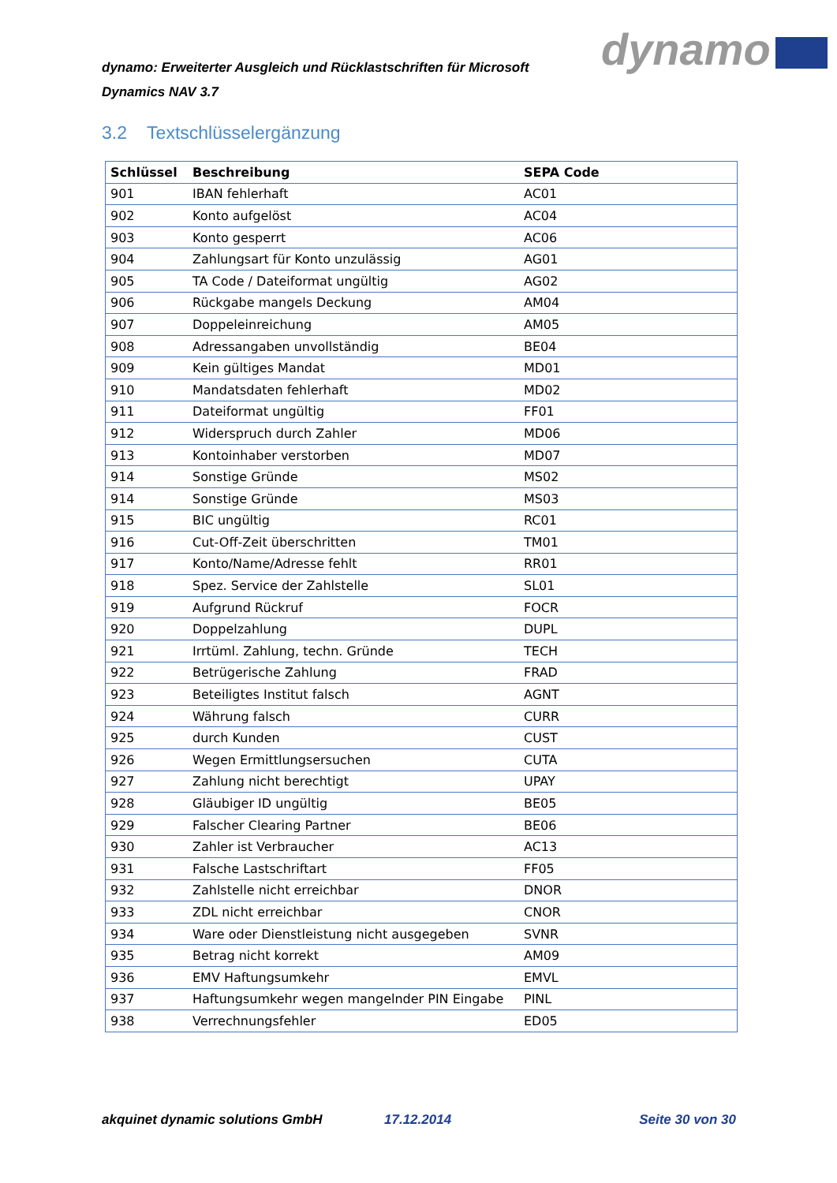dynamo: Erweiterter Ausgleich und Rücklastschriften für Microsoft Dynamics NAV 3.7
dynamo
3.2 Textschlüsselergänzung
| Schlüssel | Beschreibung | SEPA Code |
| --- | --- | --- |
| 901 | IBAN fehlerhaft | AC01 |
| 902 | Konto aufgelöst | AC04 |
| 903 | Konto gesperrt | AC06 |
| 904 | Zahlungsart für Konto unzulässig | AG01 |
| 905 | TA Code / Dateiformat ungültig | AG02 |
| 906 | Rückgabe mangels Deckung | AM04 |
| 907 | Doppeleinreichung | AM05 |
| 908 | Adressangaben unvollständig | BE04 |
| 909 | Kein gültiges Mandat | MD01 |
| 910 | Mandatsdaten fehlerhaft | MD02 |
| 911 | Dateiformat ungültig | FF01 |
| 912 | Widerspruch durch Zahler | MD06 |
| 913 | Kontoinhaber verstorben | MD07 |
| 914 | Sonstige Gründe | MS02 |
| 914 | Sonstige Gründe | MS03 |
| 915 | BIC ungültig | RC01 |
| 916 | Cut-Off-Zeit überschritten | TM01 |
| 917 | Konto/Name/Adresse fehlt | RR01 |
| 918 | Spez. Service der Zahlstelle | SL01 |
| 919 | Aufgrund Rückruf | FOCR |
| 920 | Doppelzahlung | DUPL |
| 921 | Irrtüml. Zahlung, techn. Gründe | TECH |
| 922 | Betrügerische Zahlung | FRAD |
| 923 | Beteiligtes Institut falsch | AGNT |
| 924 | Währung falsch | CURR |
| 925 | durch Kunden | CUST |
| 926 | Wegen Ermittlungsersuchen | CUTA |
| 927 | Zahlung nicht berechtigt | UPAY |
| 928 | Gläubiger ID ungültig | BE05 |
| 929 | Falscher Clearing Partner | BE06 |
| 930 | Zahler ist Verbraucher | AC13 |
| 931 | Falsche Lastschriftart | FF05 |
| 932 | Zahlstelle nicht erreichbar | DNOR |
| 933 | ZDL nicht erreichbar | CNOR |
| 934 | Ware oder Dienstleistung nicht ausgegeben | SVNR |
| 935 | Betrag nicht korrekt | AM09 |
| 936 | EMV Haftungsumkehr | EMVL |
| 937 | Haftungsumkehr wegen mangelnder PIN Eingabe | PINL |
| 938 | Verrechnungsfehler | ED05 |
akquinet dynamic solutions GmbH 17.12.2014 Seite 30 von 30